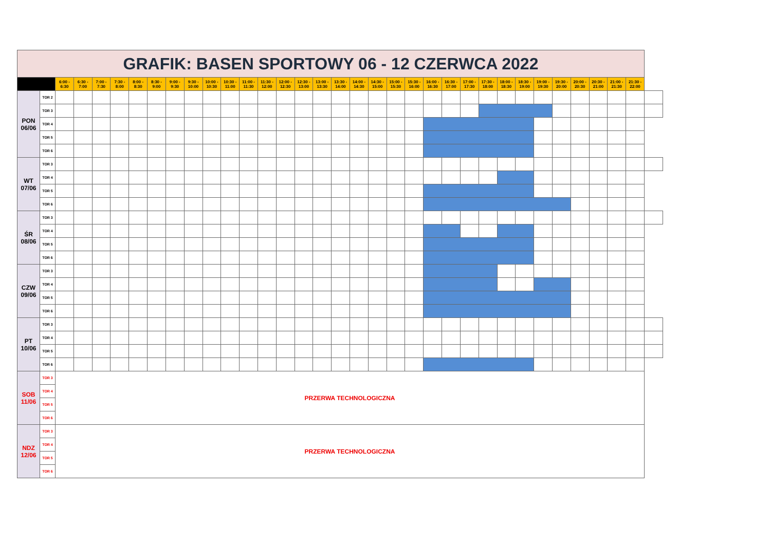| GRAFIK: BASEN SPORTOWY 06 - 12 CZERWCA 2022 | | | | | | | | | | | | | | | | | | | | | | | | | | | | | | | | | | |
| | | 6:00 - 6:30 | 6:30 - 7:00 | 7:00 - 7:30 | 7:30 - 8:00 | 8:00 - 8:30 | 8:30 - 9:00 | 9:00 - 9:30 | 9:30 - 10:00 | 10:00 - 10:30 | 10:30 - 11:00 | 11:00 - 11:30 | 11:30 - 12:00 | 12:00 - 12:30 | 12:30 - 13:00 | 13:00 - 13:30 | 13:30 - 14:00 | 14:00 - 14:30 | 14:30 - 15:00 | 15:00 - 15:30 | 15:30 - 16:00 | 16:00 - 16:30 | 16:30 - 17:00 | 17:00 - 17:30 | 17:30 - 18:00 | 18:00 - 18:30 | 18:30 - 19:00 | 19:00 - 19:30 | 19:30 - 20:00 | 20:00 - 20:30 | 20:30 - 21:00 | 21:00 - 21:30 | 21:30 - 22:00 | |
| PON 06/06 | TOR 2 | | | | | | | | | | | | | | | | | | | | | | | | | | | | | | | | | |
| | TOR 3 | | | | | | | | | | | | | | | | | | | | | | | | | | | | | | | | | |
| | TOR 4 | | | | | | | | | | | | | | | | | | | | | | | | | | | | | | | | | |
| | TOR 5 | | | | | | | | | | | | | | | | | | | | | | | | | | | | | | | | | |
| | TOR 6 | | | | | | | | | | | | | | | | | | | | | | | | | | | | | | | | | |
| WT 07/06 | TOR 3 | | | | | | | | | | | | | | | | | | | | | | | | | | | | | | | | | |
| | TOR 4 | | | | | | | | | | | | | | | | | | | | | | | | | | | | | | | | | |
| | TOR 5 | | | | | | | | | | | | | | | | | | | | | | | | | | | | | | | | | |
| | TOR 6 | | | | | | | | | | | | | | | | | | | | | | | | | | | | | | | | | |
| ŚR 08/06 | TOR 3 | | | | | | | | | | | | | | | | | | | | | | | | | | | | | | | | | |
| | TOR 4 | | | | | | | | | | | | | | | | | | | | | | | | | | | | | | | | | |
| | TOR 5 | | | | | | | | | | | | | | | | | | | | | | | | | | | | | | | | | |
| | TOR 6 | | | | | | | | | | | | | | | | | | | | | | | | | | | | | | | | | |
| CZW 09/06 | TOR 3 | | | | | | | | | | | | | | | | | | | | | | | | | | | | | | | | | |
| | TOR 4 | | | | | | | | | | | | | | | | | | | | | | | | | | | | | | | | | |
| | TOR 5 | | | | | | | | | | | | | | | | | | | | | | | | | | | | | | | | | |
| | TOR 6 | | | | | | | | | | | | | | | | | | | | | | | | | | | | | | | | | |
| PT 10/06 | TOR 3 | | | | | | | | | | | | | | | | | | | | | | | | | | | | | | | | | |
| | TOR 4 | | | | | | | | | | | | | | | | | | | | | | | | | | | | | | | | | |
| | TOR 5 | | | | | | | | | | | | | | | | | | | | | | | | | | | | | | | | | |
| | TOR 6 | | | | | | | | | | | | | | | | | | | | | | | | | | | | | | | | | |
| SOB 11/06 | TOR 3 | PRZERWA TECHNOLOGICZNA | | | | | | | | | | | | | | | | | | | | | | | | | | | | | | | | |
| | TOR 4 | | | | | | | | | | | | | | | | | | | | | | | | | | | | | | | | | |
| | TOR 5 | | | | | | | | | | | | | | | | | | | | | | | | | | | | | | | | | |
| | TOR 6 | | | | | | | | | | | | | | | | | | | | | | | | | | | | | | | | | |
| NDZ 12/06 | TOR 3 | PRZERWA TECHNOLOGICZNA | | | | | | | | | | | | | | | | | | | | | | | | | | | | | | | | |
| | TOR 4 | | | | | | | | | | | | | | | | | | | | | | | | | | | | | | | | | |
| | TOR 5 | | | | | | | | | | | | | | | | | | | | | | | | | | | | | | | | | |
| | TOR 6 | | | | | | | | | | | | | | | | | | | | | | | | | | | | | | | | | |